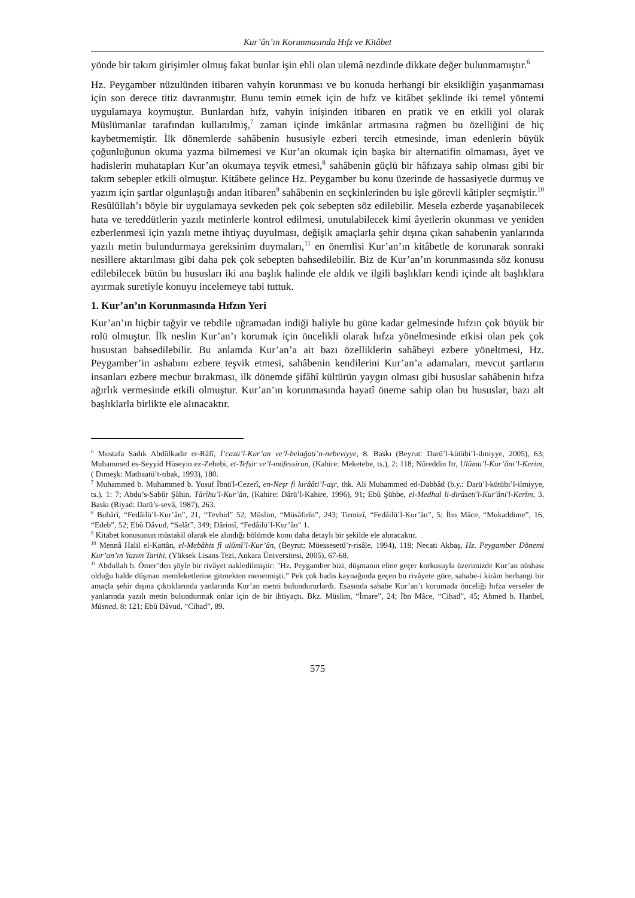Kur’ân’ın Korunmasında Hıfz ve Kitâbet
yönde bir takım girişimler olmuş fakat bunlar işin ehli olan ulemâ nezdinde dikkate değer bulunmamıştır.<sup>6</sup>
Hz. Peygamber nüzulünden itibaren vahyin korunması ve bu konuda herhangi bir eksikliğin yaşanmaması için son derece titiz davranmıştır. Bunu temin etmek için de hıfz ve kitâbet şeklinde iki temel yöntemi uygulamaya koymuştur. Bunlardan hıfz, vahyin inişinden itibaren en pratik ve en etkili yol olarak Müslümanlar tarafından kullanılmış,<sup>7</sup> zaman içinde imkânlar artmasına rağmen bu özelliğini de hiç kaybetmemiştir. İlk dönemlerde sahâbenin hususiyle ezberi tercih etmesinde, iman edenlerin büyük çoğunluğunun okuma yazma bilmemesi ve Kur’an okumak için başka bir alternatifin olmaması, âyet ve hadislerin muhatapları Kur’an okumaya teşvik etmesi,<sup>8</sup> sahâbenin güçlü bir hâfızaya sahip olması gibi bir takım sebepler etkili olmuştur. Kitâbete gelince Hz. Peygamber bu konu üzerinde de hassasiyetle durmuş ve yazım için şartlar olgunlaştığı andan itibaren<sup>9</sup> sahâbenin en seçkinlerinden bu işle görevli kâtipler seçmiştir.<sup>10</sup> Resûlüllah’ı böyle bir uygulamaya sevkeden pek çok sebepten söz edilebilir. Mesela ezberde yaşanabilecek hata ve tereddütlerin yazılı metinlerle kontrol edilmesi, unutulabilecek kimi âyetlerin okunması ve yeniden ezberlenmesi için yazılı metne ihtiyaç duyulması, değişik amaçlarla şehir dışına çıkan sahabenin yanlarında yazılı metin bulundurmaya gereksinim duymaları,<sup>11</sup> en önemlisi Kur’an’ın kitâbetle de korunarak sonraki nesillere aktarılması gibi daha pek çok sebepten bahsedilebilir. Biz de Kur’an’ın korunmasında söz konusu edilebilecek bütün bu hususları iki ana başlık halinde ele aldık ve ilgili başlıkları kendi içinde alt başlıklara ayırmak suretiyle konuyu incelemeye tabi tuttuk.
1. Kur’an’ın Korunmasında Hıfzın Yeri
Kur’an’ın hiçbir tağyir ve tebdile uğramadan indiği haliyle bu güne kadar gelmesinde hıfzın çok büyük bir rolü olmuştur. İlk neslin Kur’an’ı korumak için öncelikli olarak hıfza yönelmesinde etkisi olan pek çok husustan bahsedilebilir. Bu anlamda Kur’an’a ait bazı özelliklerin sahâbeyi ezbere yöneltmesi, Hz. Peygamber’in ashabını ezbere teşvik etmesi, sahâbenin kendilerini Kur’an’a adamaları, mevcut şartların insanları ezbere mecbur bırakması, ilk dönemde şifâhî kültürün yaygın olması gibi hususlar sahâbenin hıfza ağırlık vermesinde etkili olmuştur. Kur’an’ın korunmasında hayatî öneme sahip olan bu hususlar, bazı alt başlıklarla birlikte ele alınacaktır.
<sup>6</sup> Mustafa Sadık Abdülkadir er-Râfî, İ’cazü’l-Kur’an ve’l-belağati’n-nebeviyye, 8. Baskı (Beyrut: Darü’l-kütübi’l-ilmiyye, 2005), 63; Muhammed es-Seyyid Hüseyin ez-Zehebi, et-Tefsir ve’l-müfessirun, (Kahire: Meketebe, ts.), 2: 118; Nûreddin Itr, Ulûmu’l-Kur’âni’l-Kerim, ( Dımeşk: Matbaatü’t-tıbak, 1993), 180.
<sup>7</sup> Muhammed b. Muhammed b. Yusuf İbnü'l-Cezerî, en-Neşr fi kırââti’l-aşr, thk. Ali Muhammed ed-Dabbâd (b.y.: Darü’l-kütübi’l-ilmiyye, ts.), 1: 7; Abdu’s-Sabûr Şâhin, Târîhu’l-Kur’ân, (Kahire: Dârü’l-Kahire, 1996), 91; Ebû Şühbe, el-Medhal li-dirâseti'l-Kur'âni'l-Kerîm, 3. Baskı (Riyad: Darü’s-sevâ, 1987), 263.
<sup>8</sup> Buhârî, “Fedâilü’l-Kur’ân”, 21, “Tevhid” 52; Müslim, “Müsâfirîn”, 243; Tirmizî, “Fedâilü’l-Kur’ân”, 5; İbn Mâce, “Mukaddime”, 16, “Edeb”, 52; Ebû Dâvud, “Salât”, 349; Dârimî, “Fedâilü’l-Kur’ân” 1.
<sup>9</sup> Kitabet konusunun müstakil olarak ele alındığı bölümde konu daha detaylı bir şekilde ele alınacaktır.
<sup>10</sup> Mennâ Halil el-Kattân, el-Mebâhis fî ulûmî’l-Kur’ân, (Beyrut: Müessesetü’r-risâle, 1994), 118; Necati Akbaş, Hz. Peygamber Dönemi Kur’an’ın Yazım Tarihi, (Yüksek Lisans Tezi, Ankara Üniversitesi, 2005), 67-68.
<sup>11</sup> Abdullah b. Ömer’den şöyle bir rivâyet nakledilmiştir: "Hz. Peygamber bizi, düşmanın eline geçer korkusuyla üzerimizde Kur’an nüshası olduğu halde düşman memleketlerine gitmekten menetmişti.” Pek çok hadis kaynağında geçen bu rivâyete göre, sahabe-i kirâm herhangi bir amaçla şehir dışına çıktıklarında yanlarında Kur’an metni bulundururlardı. Esasında sahabe Kur’an’ı korumada önceliği hıfza verseler de yanlarında yazılı metin bulundurmak onlar için de bir ihtiyaçtı. Bkz. Müslim, “İmare”, 24; İbn Mâce, “Cihad”, 45; Ahmed b. Hanbel, Müsned, 8: 121; Ebû Dâvud, “Cihad”, 89.
575